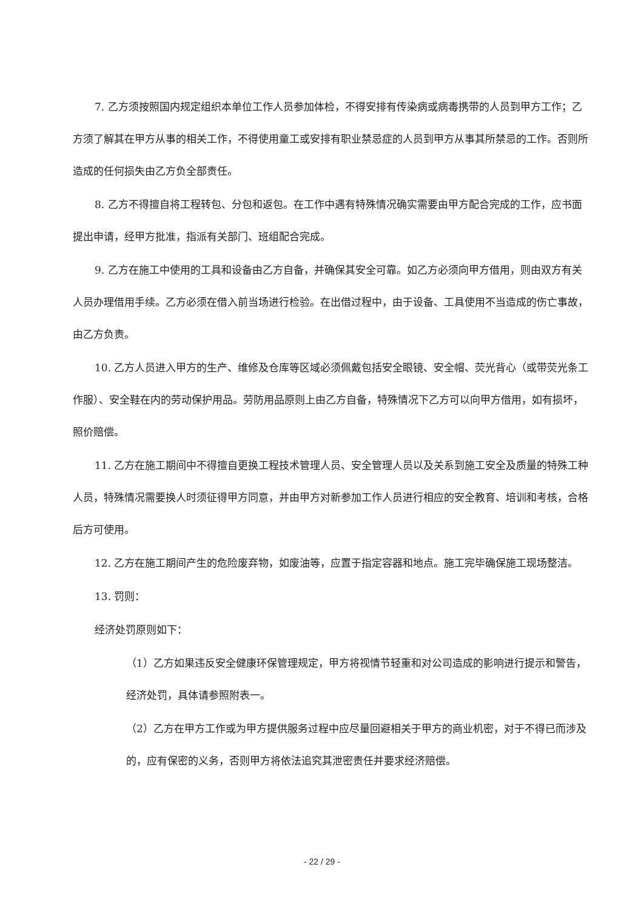7. 乙方须按照国内规定组织本单位工作人员参加体检，不得安排有传染病或病毒携带的人员到甲方工作；乙方须了解其在甲方从事的相关工作，不得使用童工或安排有职业禁忌症的人员到甲方从事其所禁忌的工作。否则所造成的任何损失由乙方负全部责任。
8. 乙方不得擅自将工程转包、分包和返包。在工作中遇有特殊情况确实需要由甲方配合完成的工作，应书面提出申请，经甲方批准，指派有关部门、班组配合完成。
9. 乙方在施工中使用的工具和设备由乙方自备，并确保其安全可靠。如乙方必须向甲方借用，则由双方有关人员办理借用手续。乙方必须在借入前当场进行检验。在出借过程中，由于设备、工具使用不当造成的伤亡事故，由乙方负责。
10. 乙方人员进入甲方的生产、维修及仓库等区域必须佩戴包括安全眼镜、安全帽、荧光背心（或带荧光条工作服）、安全鞋在内的劳动保护用品。劳防用品原则上由乙方自备，特殊情况下乙方可以向甲方借用，如有损坏，照价赔偿。
11. 乙方在施工期间中不得擅自更换工程技术管理人员、安全管理人员以及关系到施工安全及质量的特殊工种人员，特殊情况需要换人时须征得甲方同意，并由甲方对新参加工作人员进行相应的安全教育、培训和考核，合格后方可使用。
12. 乙方在施工期间产生的危险废弃物，如废油等，应置于指定容器和地点。施工完毕确保施工现场整洁。
13. 罚则：
经济处罚原则如下：
（1）乙方如果违反安全健康环保管理规定，甲方将视情节轻重和对公司造成的影响进行提示和警告，经济处罚，具体请参照附表一。
（2）乙方在甲方工作或为甲方提供服务过程中应尽量回避相关于甲方的商业机密，对于不得已而涉及的，应有保密的义务，否则甲方将依法追究其泄密责任并要求经济赔偿。
- 22 / 29 -